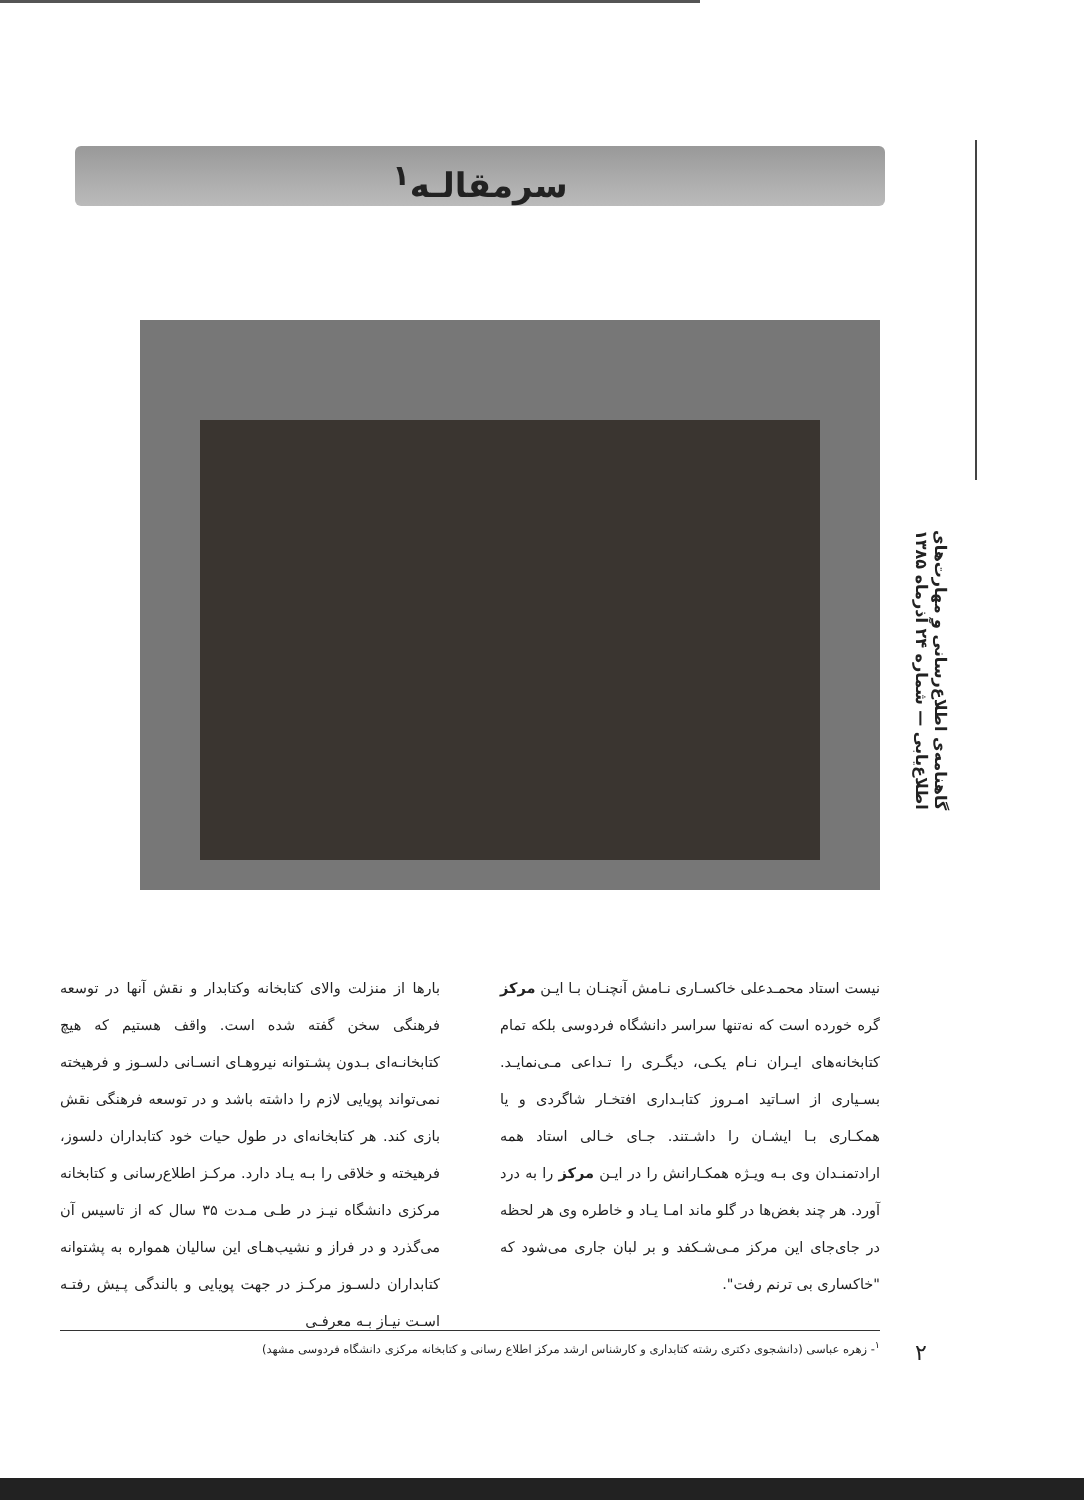سرمقالـه<sup>۱</sup>
گاهنامه‌ی اطلاع‌رسانی و مهارت‌های اطلاع‌یابی — شماره ۲۴ آذرماه ۱۳۸۵
بارها از منزلت والای کتابخانه وکتابدار و نقش آنها در توسعه فرهنگی سخن گفته شده است. واقف هستیم که هیچ کتابخانـه‌ای بـدون پشـتوانه نیروهـای انسـانی دلسـوز و فرهیخته نمی‌تواند پویایی لازم را داشته باشد و در توسعه فرهنگی نقش بازی کند. هر کتابخانه‌ای در طول حیات خود کتابداران دلسوز، فرهیخته و خلاقی را بـه یـاد دارد. مرکـز اطلاع‌رسانی و کتابخانه مرکزی دانشگاه نیـز در طـی مـدت ۳۵ سال که از تاسیس آن می‌گذرد و در فراز و نشیب‌هـای این سالیان همواره به پشتوانه کتابداران دلسـوز مرکـز در جهت پویایی و بالندگی پـیش رفتـه اسـت نیـاز بـه معرفـی
نیست استاد محمـدعلی خاکسـاری نـامش آنچنـان بـا ایـن مرکز گره خورده است که نه‌تنها سراسر دانشگاه فردوسی بلکه تمام کتابخانه‌های ایـران نـام یکـی، دیگـری را تـداعی مـی‌نمایـد. بسـیاری از اسـاتید امـروز کتابـداری افتخـار شاگردی و یا همکـاری بـا ایشـان را داشـتند. جـای خـالی استاد همه ارادتمنـدان وی بـه ویـژه همکـارانش را در ایـن مرکز را به درد آورد. هر چند بغض‌ها در گلو ماند امـا یـاد و خاطره وی هر لحظه در جای‌جای این مرکز مـی‌شـکفد و بر لبان جاری می‌شود که "خاکساری بی ترنم رفت".
<sup>۱</sup>- زهره عباسی (دانشجوی دکتری رشته کتابداری و کارشناس ارشد مرکز اطلاع رسانی و کتابخانه مرکزی دانشگاه فردوسی مشهد)
۲